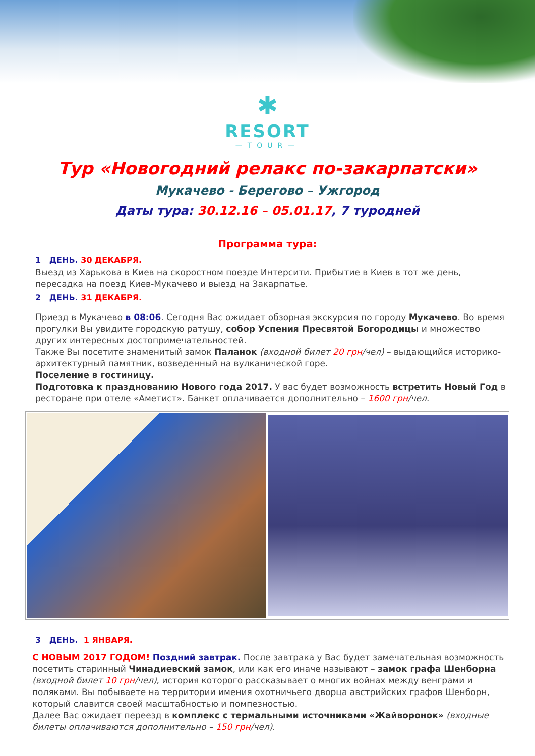✱
RESORT
—TOUR—
Тур «Новогодний релакс по-закарпатски»
Мукачево - Берегово – Ужгород
Даты тура: 30.12.16 – 05.01.17, 7 туродней
Программа тура:
1 ДЕНЬ. 30 ДЕКАБРЯ.
Выезд из Харькова в Киев на скоростном поезде Интерсити. Прибытие в Киев в тот же день, пересадка на поезд Киев-Мукачево и выезд на Закарпатье.
2 ДЕНЬ. 31 ДЕКАБРЯ.
Приезд в Мукачево в 08:06. Сегодня Вас ожидает обзорная экскурсия по городу Мукачево. Во время прогулки Вы увидите городскую ратушу, собор Успения Пресвятой Богородицы и множество других интересных достопримечательностей.
Также Вы посетите знаменитый замок Паланок (входной билет 20 грн/чел) – выдающийся историко-архитектурный памятник, возведенный на вулканической горе.
Поселение в гостиницу.
Подготовка к празднованию Нового года 2017. У вас будет возможность встретить Новый Год в ресторане при отеле «Аметист». Банкет оплачивается дополнительно – 1600 грн/чел.
3 ДЕНЬ. 1 ЯНВАРЯ.
С НОВЫМ 2017 ГОДОМ! Поздний завтрак. После завтрака у Вас будет замечательная возможность посетить старинный Чинадиевский замок, или как его иначе называют – замок графа Шенборна (входной билет 10 грн/чел), история которого рассказывает о многих войнах между венграми и поляками. Вы побываете на территории имения охотничьего дворца австрийских графов Шенборн, который славится своей масштабностью и помпезностью.
Далее Вас ожидает переезд в комплекс с термальными источниками «Жайворонок» (входные билеты оплачиваются дополнительно – 150 грн/чел).